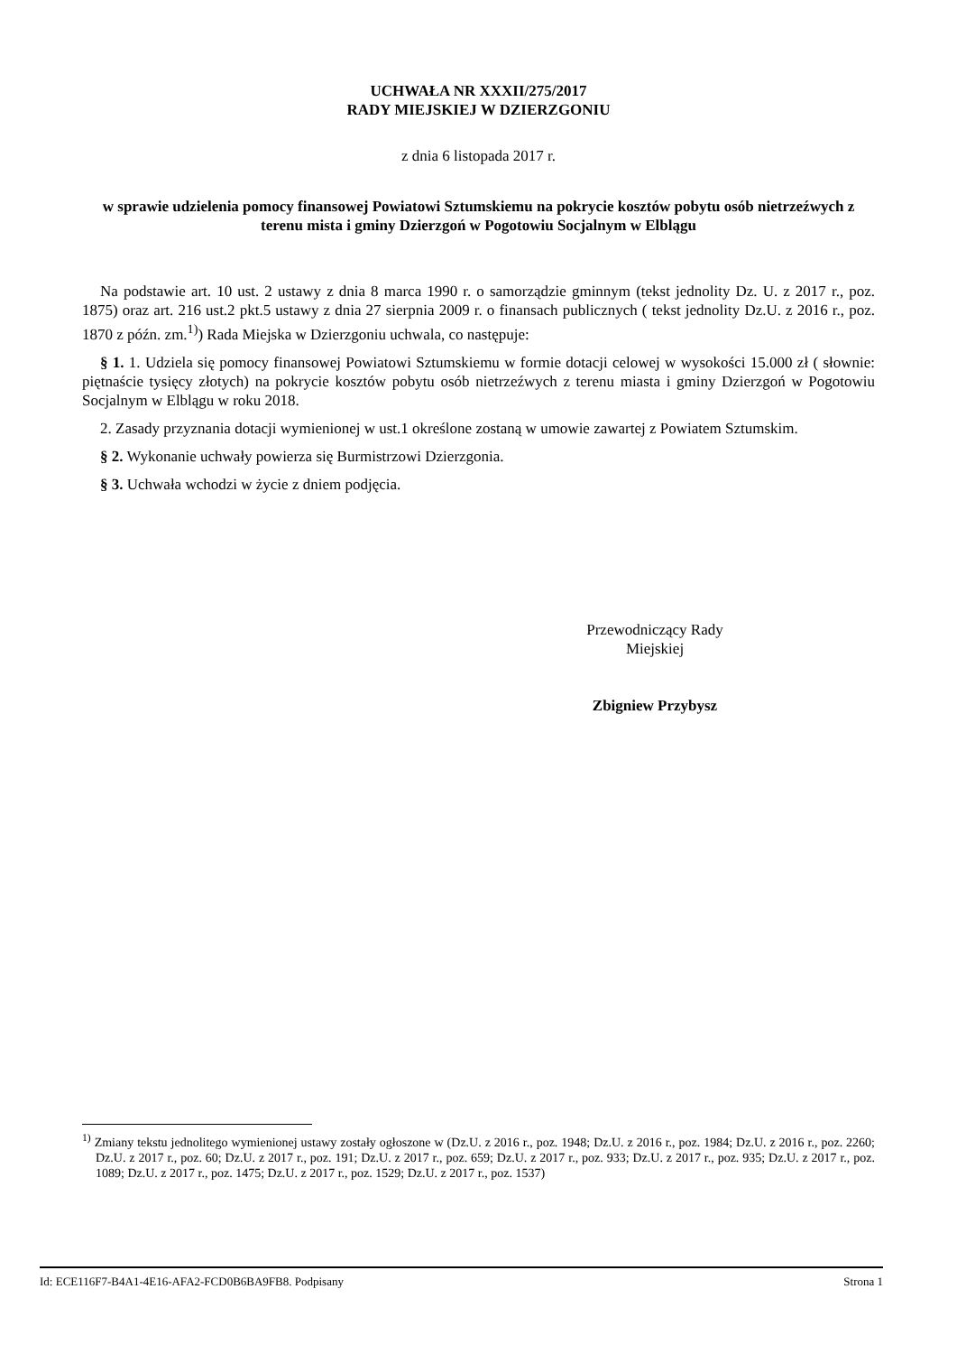UCHWAŁA NR XXXII/275/2017
RADY MIEJSKIEJ W DZIERZGONIU
z dnia 6 listopada 2017 r.
w sprawie udzielenia pomocy finansowej Powiatowi Sztumskiemu na pokrycie kosztów pobytu osób nietrzeźwych z terenu mista i gminy Dzierzgoń w Pogotowiu Socjalnym w Elblągu
Na podstawie art. 10 ust. 2 ustawy z dnia 8 marca 1990 r. o samorządzie gminnym (tekst jednolity Dz. U. z 2017 r., poz. 1875) oraz art. 216 ust.2 pkt.5 ustawy z dnia 27 sierpnia 2009 r. o finansach publicznych ( tekst jednolity Dz.U. z 2016 r., poz. 1870 z późn. zm.<sup>1)</sup>) Rada Miejska w Dzierzgoniu uchwala, co następuje:
§ 1. 1. Udziela się pomocy finansowej Powiatowi Sztumskiemu w formie dotacji celowej w wysokości 15.000 zł ( słownie: piętnaście tysięcy złotych) na pokrycie kosztów pobytu osób nietrzeźwych z terenu miasta i gminy Dzierzgoń w Pogotowiu Socjalnym w Elblągu w roku 2018.
2. Zasady przyznania dotacji wymienionej w ust.1 określone zostaną w umowie zawartej z Powiatem Sztumskim.
§ 2. Wykonanie uchwały powierza się Burmistrzowi Dzierzgonia.
§ 3. Uchwała wchodzi w życie z dniem podjęcia.
Przewodniczący Rady
Miejskiej
Zbigniew Przybysz
<sup>1)</sup> Zmiany tekstu jednolitego wymienionej ustawy zostały ogłoszone w (Dz.U. z 2016 r., poz. 1948; Dz.U. z 2016 r., poz. 1984; Dz.U. z 2016 r., poz. 2260; Dz.U. z 2017 r., poz. 60; Dz.U. z 2017 r., poz. 191; Dz.U. z 2017 r., poz. 659; Dz.U. z 2017 r., poz. 933; Dz.U. z 2017 r., poz. 935; Dz.U. z 2017 r., poz. 1089; Dz.U. z 2017 r., poz. 1475; Dz.U. z 2017 r., poz. 1529; Dz.U. z 2017 r., poz. 1537)
Id: ECE116F7-B4A1-4E16-AFA2-FCD0B6BA9FB8. Podpisany Strona 1